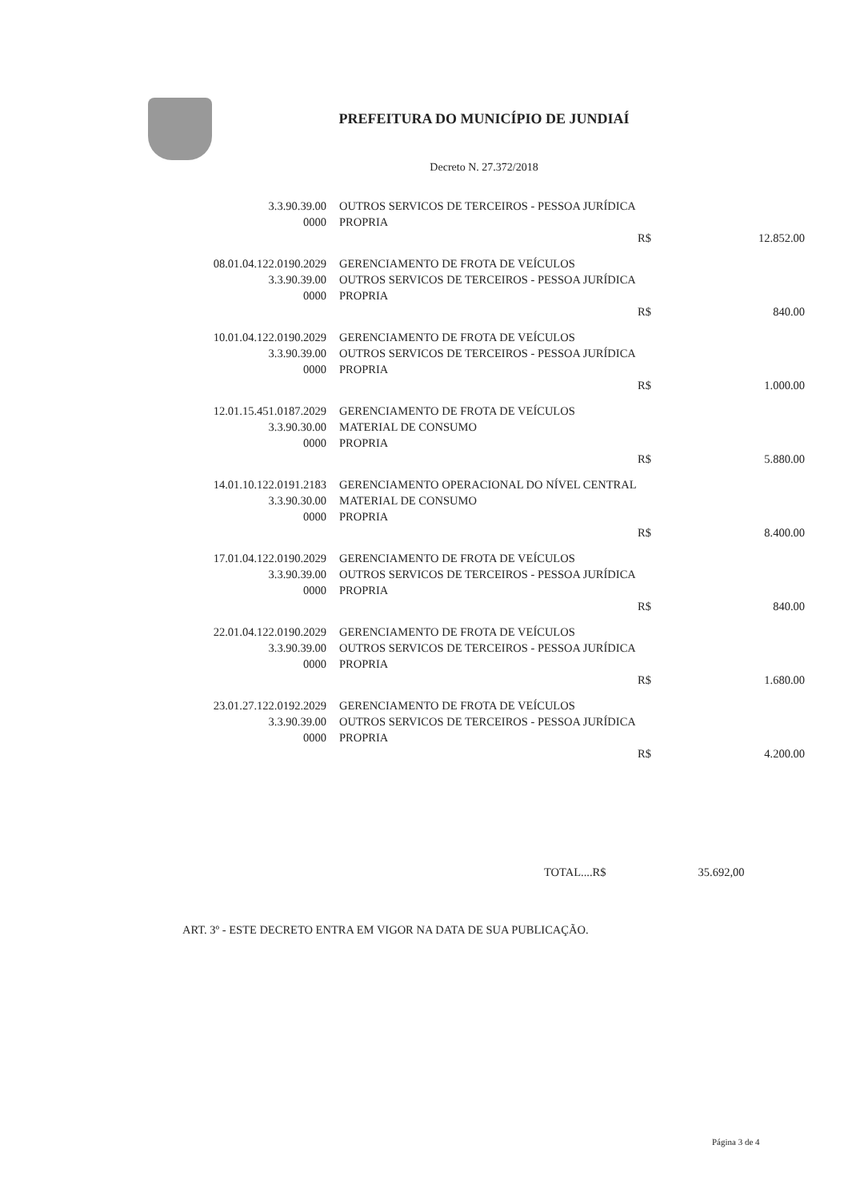PREFEITURA DO MUNICÍPIO DE JUNDIAÍ
Decreto N. 27.372/2018
| 3.3.90.39.00 | OUTROS SERVICOS DE TERCEIROS - PESSOA JURÍDICA | | |
| 0000 | PROPRIA | | |
| | R$ | | 12.852.00 |
| 08.01.04.122.0190.2029 | GERENCIAMENTO DE FROTA DE VEÍCULOS | | |
| 3.3.90.39.00 | OUTROS SERVICOS DE TERCEIROS - PESSOA JURÍDICA | | |
| 0000 | PROPRIA | | |
| | R$ | | 840.00 |
| 10.01.04.122.0190.2029 | GERENCIAMENTO DE FROTA DE VEÍCULOS | | |
| 3.3.90.39.00 | OUTROS SERVICOS DE TERCEIROS - PESSOA JURÍDICA | | |
| 0000 | PROPRIA | | |
| | R$ | | 1.000.00 |
| 12.01.15.451.0187.2029 | GERENCIAMENTO DE FROTA DE VEÍCULOS | | |
| 3.3.90.30.00 | MATERIAL DE CONSUMO | | |
| 0000 | PROPRIA | | |
| | R$ | | 5.880.00 |
| 14.01.10.122.0191.2183 | GERENCIAMENTO OPERACIONAL DO NÍVEL CENTRAL | | |
| 3.3.90.30.00 | MATERIAL DE CONSUMO | | |
| 0000 | PROPRIA | | |
| | R$ | | 8.400.00 |
| 17.01.04.122.0190.2029 | GERENCIAMENTO DE FROTA DE VEÍCULOS | | |
| 3.3.90.39.00 | OUTROS SERVICOS DE TERCEIROS - PESSOA JURÍDICA | | |
| 0000 | PROPRIA | | |
| | R$ | | 840.00 |
| 22.01.04.122.0190.2029 | GERENCIAMENTO DE FROTA DE VEÍCULOS | | |
| 3.3.90.39.00 | OUTROS SERVICOS DE TERCEIROS - PESSOA JURÍDICA | | |
| 0000 | PROPRIA | | |
| | R$ | | 1.680.00 |
| 23.01.27.122.0192.2029 | GERENCIAMENTO DE FROTA DE VEÍCULOS | | |
| 3.3.90.39.00 | OUTROS SERVICOS DE TERCEIROS - PESSOA JURÍDICA | | |
| 0000 | PROPRIA | | |
| | R$ | | 4.200.00 |
TOTAL....R$ 35.692,00
ART. 3º - ESTE DECRETO ENTRA EM VIGOR NA DATA DE SUA PUBLICAÇÃO.
Página 3 de 4